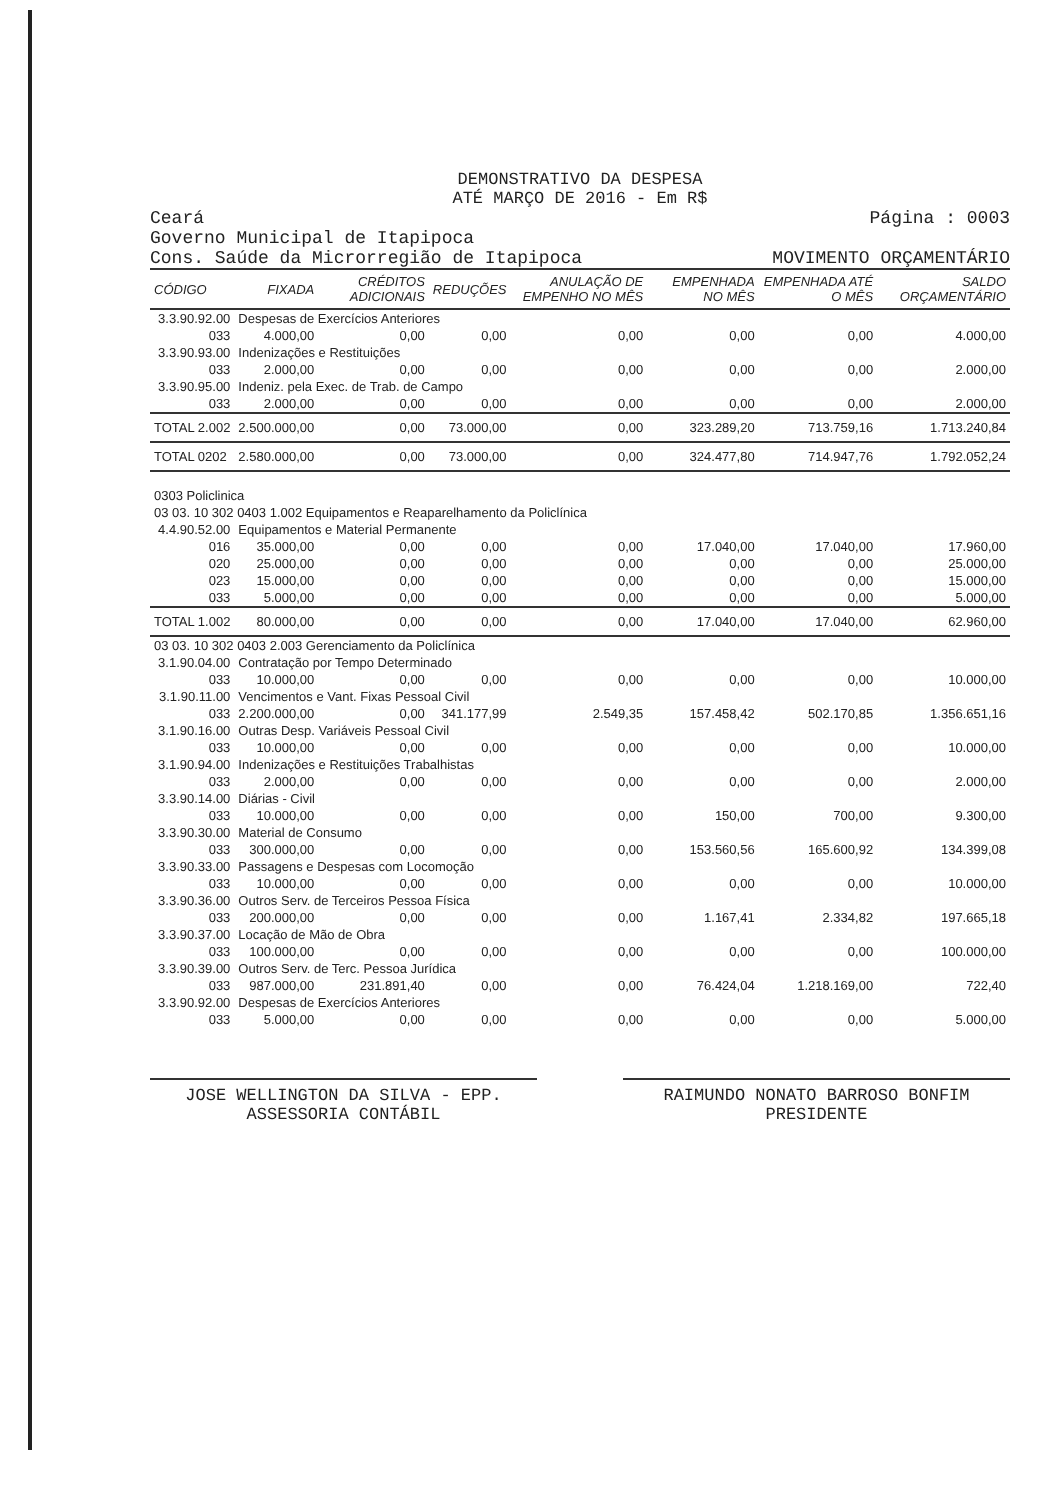DEMONSTRATIVO DA DESPESA
ATÉ MARÇO DE 2016 - Em R$
Ceará
Governo Municipal de Itapipoca
Cons. Saúde da Microrregião de Itapipoca
Página : 0003
MOVIMENTO ORÇAMENTÁRIO
| CÓDIGO | FIXADA | CRÉDITOS ADICIONAIS | REDUÇÕES | ANULAÇÃO DE EMPENHO NO MÊS | EMPENHADA NO MÊS | EMPENHADA ATÉ O MÊS | SALDO ORÇAMENTÁRIO |
| --- | --- | --- | --- | --- | --- | --- | --- |
| 3.3.90.92.00 | Despesas de Exercícios Anteriores | | | | | | |
| 033 | 4.000,00 | 0,00 | 0,00 | 0,00 | 0,00 | 0,00 | 4.000,00 |
| 3.3.90.93.00 | Indenizações e Restituições | | | | | | |
| 033 | 2.000,00 | 0,00 | 0,00 | 0,00 | 0,00 | 0,00 | 2.000,00 |
| 3.3.90.95.00 | Indeniz. pela Exec. de Trab. de Campo | | | | | | |
| 033 | 2.000,00 | 0,00 | 0,00 | 0,00 | 0,00 | 0,00 | 2.000,00 |
| TOTAL 2.002 | 2.500.000,00 | 0,00 | 73.000,00 | 0,00 | 323.289,20 | 713.759,16 | 1.713.240,84 |
| TOTAL 0202 | 2.580.000,00 | 0,00 | 73.000,00 | 0,00 | 324.477,80 | 714.947,76 | 1.792.052,24 |
| 0303 Policlinica | | | | | | | |
| 03 03. 10 302 0403 1.002 Equipamentos e Reaparelhamento da Policlínica | | | | | | | |
| 4.4.90.52.00 | Equipamentos e Material Permanente | | | | | | |
| 016 | 35.000,00 | 0,00 | 0,00 | 0,00 | 17.040,00 | 17.040,00 | 17.960,00 |
| 020 | 25.000,00 | 0,00 | 0,00 | 0,00 | 0,00 | 0,00 | 25.000,00 |
| 023 | 15.000,00 | 0,00 | 0,00 | 0,00 | 0,00 | 0,00 | 15.000,00 |
| 033 | 5.000,00 | 0,00 | 0,00 | 0,00 | 0,00 | 0,00 | 5.000,00 |
| TOTAL 1.002 | 80.000,00 | 0,00 | 0,00 | 0,00 | 17.040,00 | 17.040,00 | 62.960,00 |
| 03 03. 10 302 0403 2.003 Gerenciamento da Policlínica | | | | | | | |
| 3.1.90.04.00 | Contratação por Tempo Determinado | | | | | | |
| 033 | 10.000,00 | 0,00 | 0,00 | 0,00 | 0,00 | 0,00 | 10.000,00 |
| 3.1.90.11.00 | Vencimentos e Vant. Fixas Pessoal Civil | | | | | | |
| 033 | 2.200.000,00 | 0,00 | 341.177,99 | 2.549,35 | 157.458,42 | 502.170,85 | 1.356.651,16 |
| 3.1.90.16.00 | Outras Desp. Variáveis Pessoal Civil | | | | | | |
| 033 | 10.000,00 | 0,00 | 0,00 | 0,00 | 0,00 | 0,00 | 10.000,00 |
| 3.1.90.94.00 | Indenizações e Restituições Trabalhistas | | | | | | |
| 033 | 2.000,00 | 0,00 | 0,00 | 0,00 | 0,00 | 0,00 | 2.000,00 |
| 3.3.90.14.00 | Diárias - Civil | | | | | | |
| 033 | 10.000,00 | 0,00 | 0,00 | 0,00 | 150,00 | 700,00 | 9.300,00 |
| 3.3.90.30.00 | Material de Consumo | | | | | | |
| 033 | 300.000,00 | 0,00 | 0,00 | 0,00 | 153.560,56 | 165.600,92 | 134.399,08 |
| 3.3.90.33.00 | Passagens e Despesas com Locomoção | | | | | | |
| 033 | 10.000,00 | 0,00 | 0,00 | 0,00 | 0,00 | 0,00 | 10.000,00 |
| 3.3.90.36.00 | Outros Serv. de Terceiros Pessoa Física | | | | | | |
| 033 | 200.000,00 | 0,00 | 0,00 | 0,00 | 1.167,41 | 2.334,82 | 197.665,18 |
| 3.3.90.37.00 | Locação de Mão de Obra | | | | | | |
| 033 | 100.000,00 | 0,00 | 0,00 | 0,00 | 0,00 | 0,00 | 100.000,00 |
| 3.3.90.39.00 | Outros Serv. de Terc. Pessoa Jurídica | | | | | | |
| 033 | 987.000,00 | 231.891,40 | 0,00 | 0,00 | 76.424,04 | 1.218.169,00 | 722,40 |
| 3.3.90.92.00 | Despesas de Exercícios Anteriores | | | | | | |
| 033 | 5.000,00 | 0,00 | 0,00 | 0,00 | 0,00 | 0,00 | 5.000,00 |
JOSE WELLINGTON DA SILVA - EPP.
ASSESSORIA CONTÁBIL
RAIMUNDO NONATO BARROSO BONFIM
PRESIDENTE